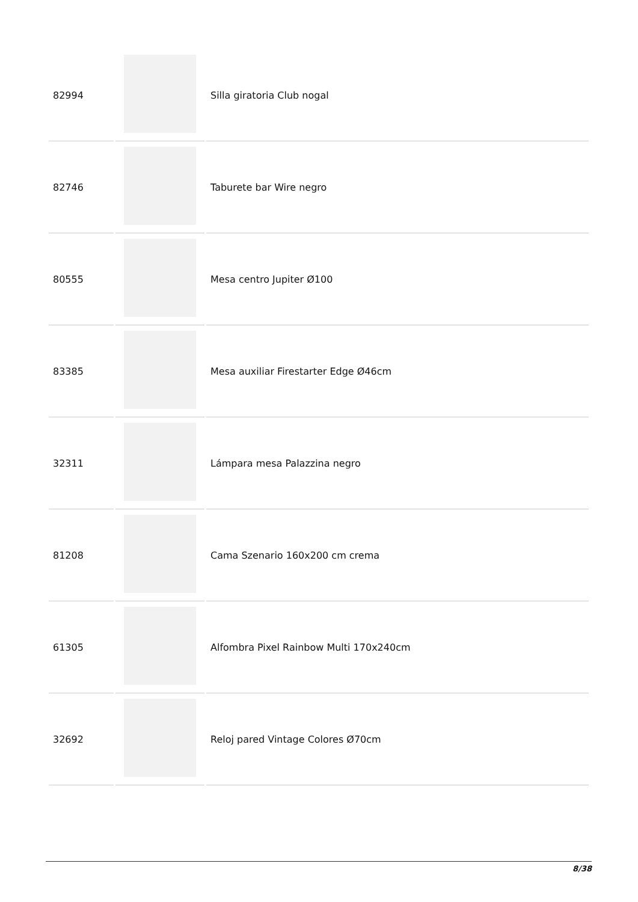| 82994 | | Silla giratoria Club nogal |
| 82746 | | Taburete bar Wire negro |
| 80555 | | Mesa centro Jupiter Ø100 |
| 83385 | | Mesa auxiliar Firestarter Edge Ø46cm |
| 32311 | | Lámpara mesa Palazzina negro |
| 81208 | | Cama Szenario 160x200 cm crema |
| 61305 | | Alfombra Pixel Rainbow Multi 170x240cm |
| 32692 | | Reloj pared Vintage Colores Ø70cm |
8/38